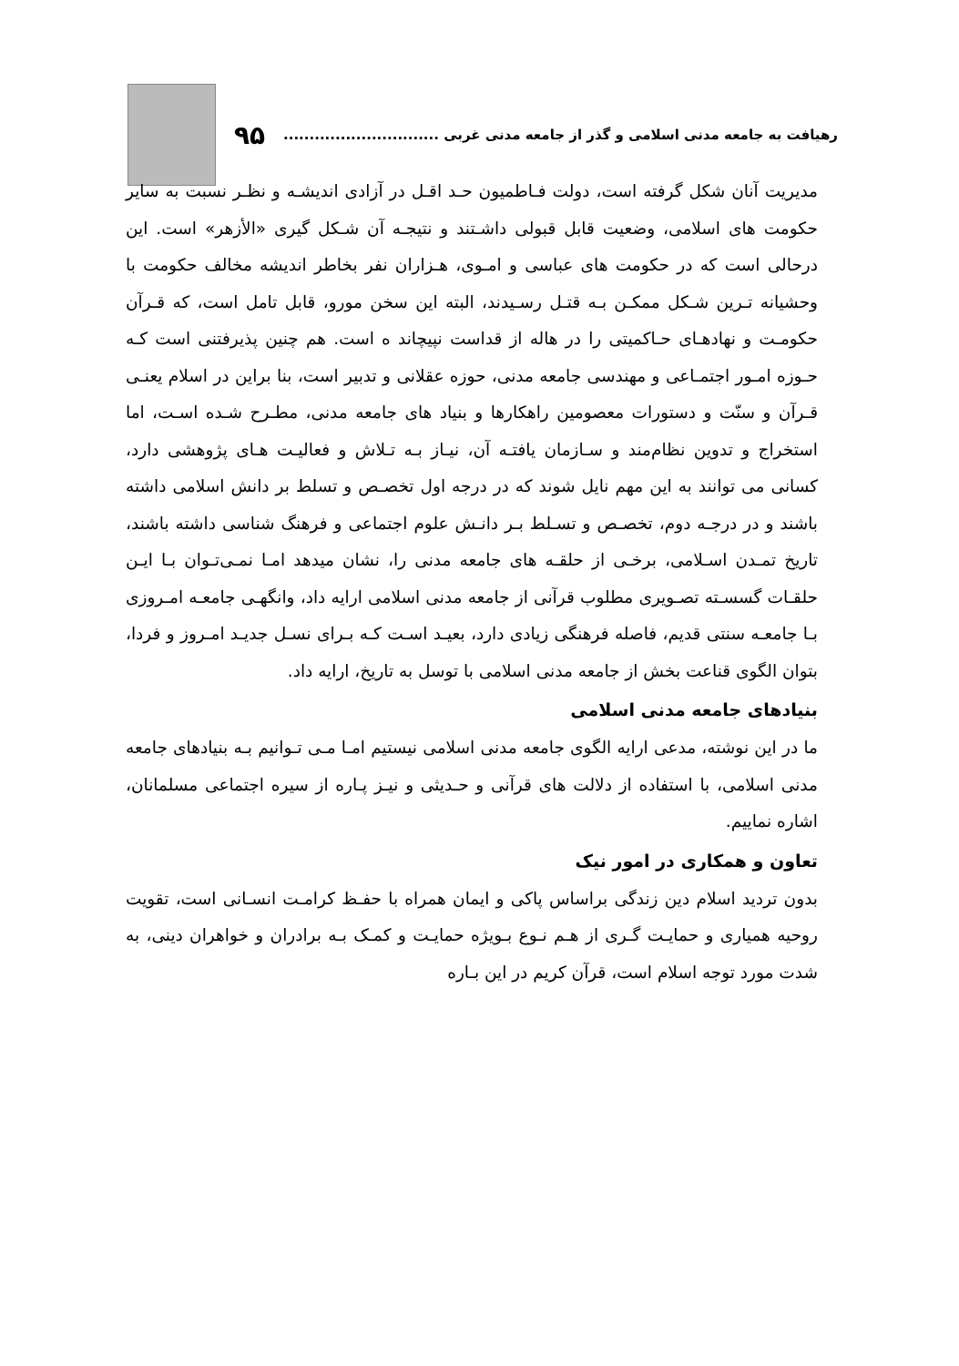رهیافت به جامعه مدنی اسلامی و گذر از جامعه مدنی غربی .............................. ۹۵
مدیریت آنان شکل گرفته است، دولت فـاطمیون حـد اقـل در آزادی اندیشـه و نظـر نسبت به سایر حکومت های اسلامی، وضعیت قابل قبولی داشـتند و نتیجـه آن شـکل گیری «الأزهر» است. این درحالی است که در حکومت های عباسی و امـوی، هـزاران نفر بخاطر اندیشه مخالف حکومت با وحشیانه تـرین شـکل ممکـن بـه قتـل رسـیدند، البته این سخن مورو، قابل تامل است، که قـرآن حکومـت و نهادهـای حـاکمیتی را در هاله از قداست نپیچاند ه است. هم چنین پذیرفتنی است کـه حـوزه امـور اجتمـاعی و مهندسی جامعه مدنی، حوزه عقلانی و تدبیر است، بنا براین در اسلام یعنـی قـرآن و سنّت و دستورات معصومین راهکارها و بنیاد های جامعه مدنی، مطـرح شـده اسـت، اما استخراج و تدوین نظام‌مند و سـازمان یافتـه آن، نیـاز بـه تـلاش و فعالیـت هـای پژوهشی دارد، کسانی می توانند به این مهم نایل شوند که در درجه اول تخصـص و تسلط بر دانش اسلامی داشته باشند و در درجـه دوم، تخصـص و تسـلط بـر دانـش علوم اجتماعی و فرهنگ شناسی داشته باشند، تاریخ تمـدن اسـلامی، برخـی از حلقـه های جامعه مدنی را، نشان میدهد امـا نمـی‌تـوان بـا ایـن حلقـات گسسـته تصـویری مطلوب قرآنی از جامعه مدنی اسلامی ارایه داد، وانگهـی جامعـه امـروزی بـا جامعـه سنتی قدیم، فاصله فرهنگی زیادی دارد، بعیـد اسـت کـه بـرای نسـل جدیـد امـروز و فردا، بتوان الگوی قناعت بخش از جامعه مدنی اسلامی با توسل به تاریخ، ارایه داد.
بنیادهای جامعه مدنی اسلامی
ما در این نوشته، مدعی ارایه الگوی جامعه مدنی اسلامی نیستیم امـا مـی تـوانیم بـه بنیادهای جامعه مدنی اسلامی، با استفاده از دلالت های قرآنی و حـدیثی و نیـز پـاره از سیره اجتماعی مسلمانان، اشاره نماییم.
تعاون و همکاری در امور نیک
بدون تردید اسلام دین زندگی براساس پاکی و ایمان همراه با حفـظ کرامـت انسـانی است، تقویت روحیه همیاری و حمایـت گـری از هـم نـوع بـویژه حمایـت و کمـک بـه برادران و خواهران دینی، به شدت مورد توجه اسلام است، قرآن کریم در این بـاره